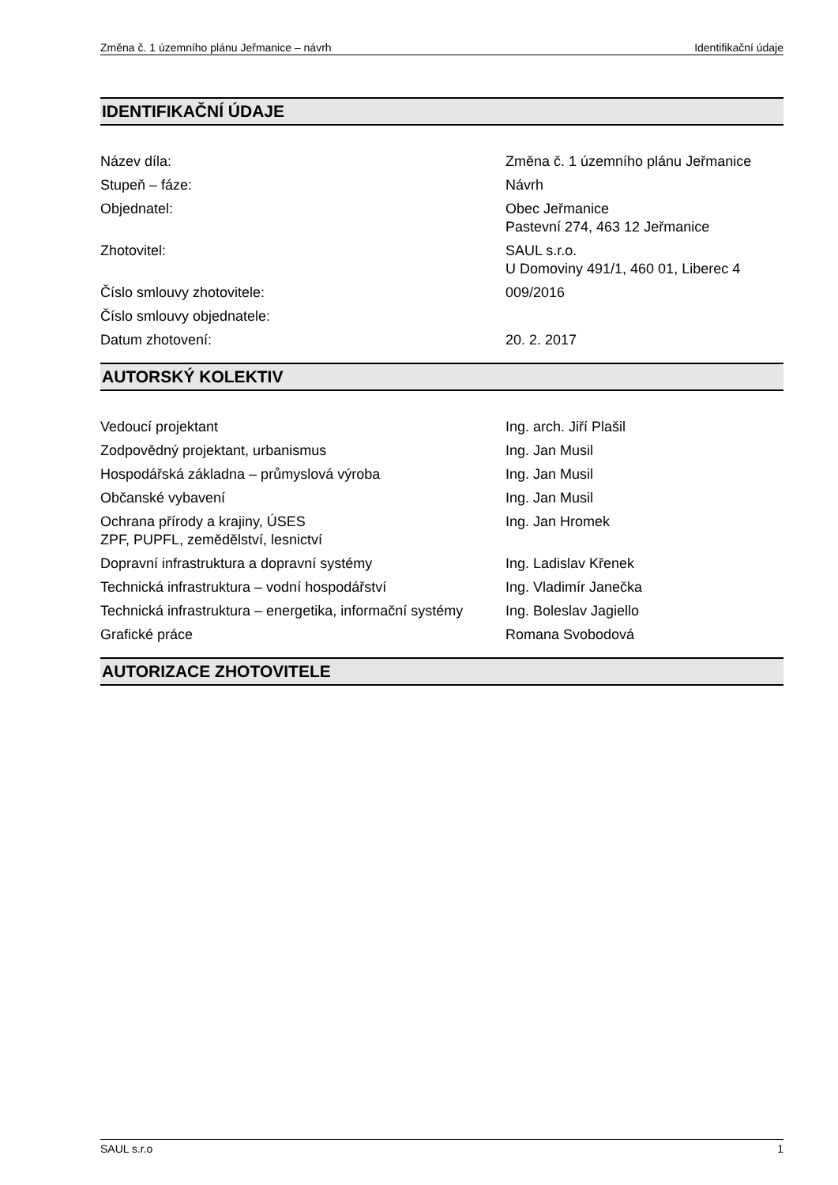Změna č. 1 územního plánu Jeřmanice – návrh Identifikační údaje
IDENTIFIKAČNÍ ÚDAJE
| Název díla: | Změna č. 1 územního plánu Jeřmanice |
| Stupeň – fáze: | Návrh |
| Objednatel: | Obec Jeřmanice Pastevní 274, 463 12 Jeřmanice |
| Zhotovitel: | SAUL s.r.o. U Domoviny 491/1, 460 01, Liberec 4 |
| Číslo smlouvy zhotovitele: | 009/2016 |
| Číslo smlouvy objednatele: | |
| Datum zhotovení: | 20. 2. 2017 |
AUTORSKÝ KOLEKTIV
| Vedoucí projektant | Ing. arch. Jiří Plašil |
| Zodpovědný projektant, urbanismus | Ing. Jan Musil |
| Hospodářská základna – průmyslová výroba | Ing. Jan Musil |
| Občanské vybavení | Ing. Jan Musil |
| Ochrana přírody a krajiny, ÚSES ZPF, PUPFL, zemědělství, lesnictví | Ing. Jan Hromek |
| Dopravní infrastruktura a dopravní systémy | Ing. Ladislav Křenek |
| Technická infrastruktura – vodní hospodářství | Ing. Vladimír Janečka |
| Technická infrastruktura – energetika, informační systémy | Ing. Boleslav Jagiello |
| Grafické práce | Romana Svobodová |
AUTORIZACE ZHOTOVITELE
SAUL s.r.o 1